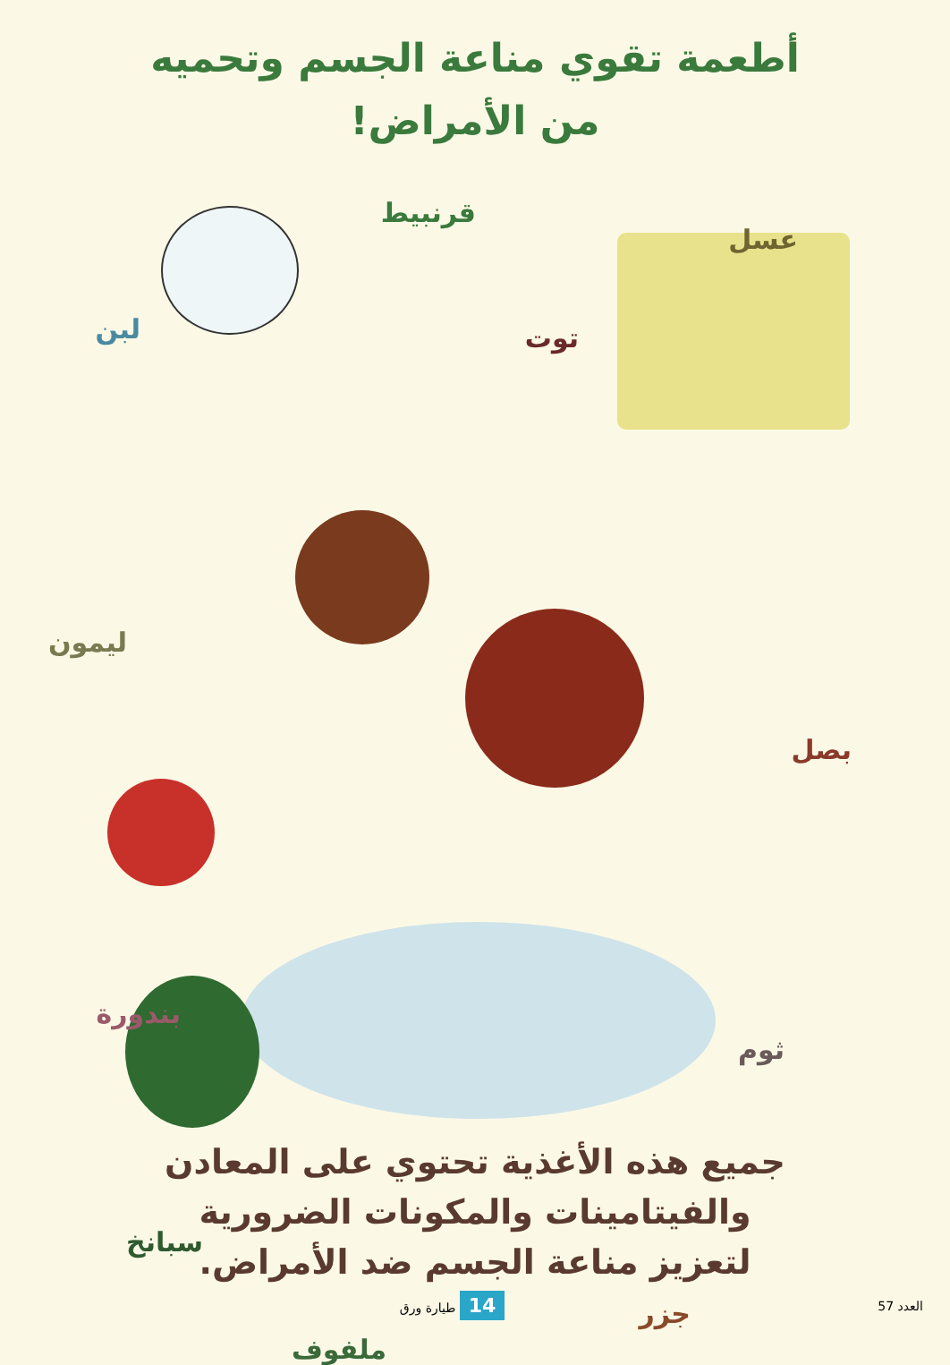أطعمة تقوي مناعة الجسم وتحميه
من الأمراض!
قرنبيط
عسل
لبن توت
ليمون
بصل
بندورة
ثوم
سبانخ
جزر
ملفوف
جميع هذه الأغذية تحتوي على المعادن
والفيتامينات والمكونات الضرورية
لتعزيز مناعة الجسم ضد الأمراض.
العدد 57 14 طيارة ورق